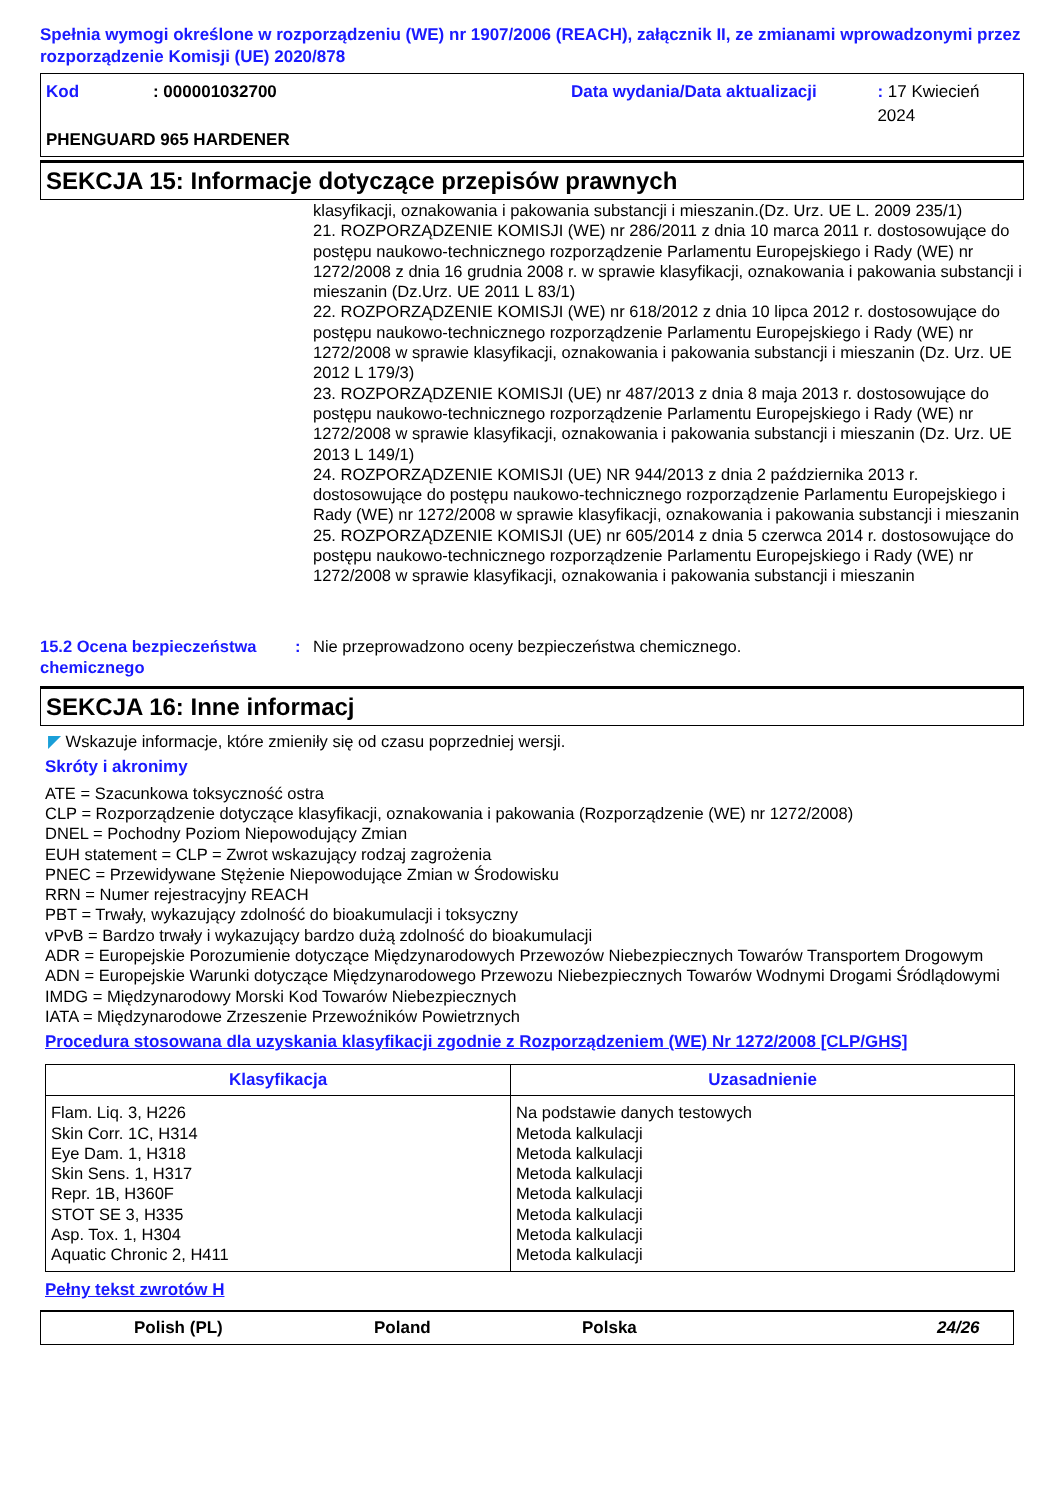Spełnia wymogi określone w rozporządzeniu (WE) nr 1907/2006 (REACH), załącznik II, ze zmianami wprowadzonymi przez rozporządzenie Komisji (UE) 2020/878
Kod: 000001032700 Data wydania/Data aktualizacji: 17 Kwiecień 2024
PHENGUARD 965 HARDENER
SEKCJA 15: Informacje dotyczące przepisów prawnych
klasyfikacji, oznakowania i pakowania substancji i mieszanin.(Dz. Urz. UE L. 2009 235/1)
21. ROZPORZĄDZENIE KOMISJI (WE) nr 286/2011 z dnia 10 marca 2011 r. dostosowujące do postępu naukowo-technicznego rozporządzenie Parlamentu Europejskiego i Rady (WE) nr 1272/2008 z dnia 16 grudnia 2008 r. w sprawie klasyfikacji, oznakowania i pakowania substancji i mieszanin (Dz.Urz. UE 2011 L 83/1)
22. ROZPORZĄDZENIE KOMISJI (WE) nr 618/2012 z dnia 10 lipca 2012 r. dostosowujące do postępu naukowo-technicznego rozporządzenie Parlamentu Europejskiego i Rady (WE) nr 1272/2008 w sprawie klasyfikacji, oznakowania i pakowania substancji i mieszanin (Dz. Urz. UE 2012 L 179/3)
23. ROZPORZĄDZENIE KOMISJI (UE) nr 487/2013 z dnia 8 maja 2013 r. dostosowujące do postępu naukowo-technicznego rozporządzenie Parlamentu Europejskiego i Rady (WE) nr 1272/2008 w sprawie klasyfikacji, oznakowania i pakowania substancji i mieszanin (Dz. Urz. UE 2013 L 149/1)
24. ROZPORZĄDZENIE KOMISJI (UE) NR 944/2013 z dnia 2 października 2013 r. dostosowujące do postępu naukowo-technicznego rozporządzenie Parlamentu Europejskiego i Rady (WE) nr 1272/2008 w sprawie klasyfikacji, oznakowania i pakowania substancji i mieszanin
25. ROZPORZĄDZENIE KOMISJI (UE) nr 605/2014 z dnia 5 czerwca 2014 r. dostosowujące do postępu naukowo-technicznego rozporządzenie Parlamentu Europejskiego i Rady (WE) nr 1272/2008 w sprawie klasyfikacji, oznakowania i pakowania substancji i mieszanin
15.2 Ocena bezpieczeństwa chemicznego
: Nie przeprowadzono oceny bezpieczeństwa chemicznego.
SEKCJA 16: Inne informacj
◤ Wskazuje informacje, które zmieniły się od czasu poprzedniej wersji.
Skróty i akronimy
ATE = Szacunkowa toksyczność ostra
CLP = Rozporządzenie dotyczące klasyfikacji, oznakowania i pakowania (Rozporządzenie (WE) nr 1272/2008)
DNEL = Pochodny Poziom Niepowodujący Zmian
EUH statement = CLP = Zwrot wskazujący rodzaj zagrożenia
PNEC = Przewidywane Stężenie Niepowodujące Zmian w Środowisku
RRN = Numer rejestracyjny REACH
PBT = Trwały, wykazujący zdolność do bioakumulacji i toksyczny
vPvB = Bardzo trwały i wykazujący bardzo dużą zdolność do bioakumulacji
ADR = Europejskie Porozumienie dotyczące Międzynarodowych Przewozów Niebezpiecznych Towarów Transportem Drogowym
ADN = Europejskie Warunki dotyczące Międzynarodowego Przewozu Niebezpiecznych Towarów Wodnymi Drogami Śródlądowymi
IMDG = Międzynarodowy Morski Kod Towarów Niebezpiecznych
IATA = Międzynarodowe Zrzeszenie Przewoźników Powietrznych
Procedura stosowana dla uzyskania klasyfikacji zgodnie z Rozporządzeniem (WE) Nr 1272/2008 [CLP/GHS]
| Klasyfikacja | Uzasadnienie |
| --- | --- |
| Flam. Liq. 3, H226 Skin Corr. 1C, H314 Eye Dam. 1, H318 Skin Sens. 1, H317 Repr. 1B, H360F STOT SE 3, H335 Asp. Tox. 1, H304 Aquatic Chronic 2, H411 | Na podstawie danych testowych Metoda kalkulacji Metoda kalkulacji Metoda kalkulacji Metoda kalkulacji Metoda kalkulacji Metoda kalkulacji Metoda kalkulacji |
Pełny tekst zwrotów H
Polish (PL) Poland Polska 24/26